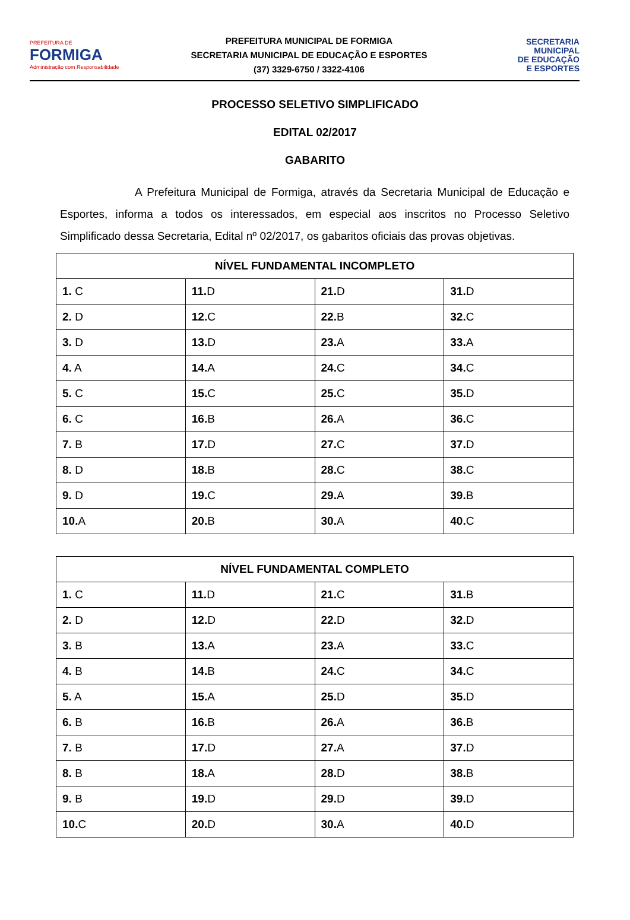PREFEITURA DE
FORMIGA
Administração com Responsabilidade
PREFEITURA MUNICIPAL DE FORMIGA
SECRETARIA MUNICIPAL DE EDUCAÇÃO E ESPORTES
(37) 3329-6750 / 3322-4106
SECRETARIA
MUNICIPAL
DE EDUCAÇÃO
E ESPORTES
PROCESSO SELETIVO SIMPLIFICADO
EDITAL 02/2017
GABARITO
A Prefeitura Municipal de Formiga, através da Secretaria Municipal de Educação e Esportes, informa a todos os interessados, em especial aos inscritos no Processo Seletivo Simplificado dessa Secretaria, Edital nº 02/2017, os gabaritos oficiais das provas objetivas.
| NÍVEL FUNDAMENTAL INCOMPLETO | | | |
| --- | --- | --- | --- |
| 1. C | 11. D | 21. D | 31. D |
| 2. D | 12. C | 22. B | 32. C |
| 3. D | 13. D | 23. A | 33. A |
| 4. A | 14. A | 24. C | 34. C |
| 5. C | 15. C | 25. C | 35. D |
| 6. C | 16. B | 26. A | 36. C |
| 7. B | 17. D | 27. C | 37. D |
| 8. D | 18. B | 28. C | 38. C |
| 9. D | 19. C | 29. A | 39. B |
| 10. A | 20. B | 30. A | 40. C |
| NÍVEL FUNDAMENTAL COMPLETO | | | |
| --- | --- | --- | --- |
| 1. C | 11. D | 21. C | 31. B |
| 2. D | 12. D | 22. D | 32. D |
| 3. B | 13. A | 23. A | 33. C |
| 4. B | 14. B | 24. C | 34. C |
| 5. A | 15. A | 25. D | 35. D |
| 6. B | 16. B | 26. A | 36. B |
| 7. B | 17. D | 27. A | 37. D |
| 8. B | 18. A | 28. D | 38. B |
| 9. B | 19. D | 29. D | 39. D |
| 10. C | 20. D | 30. A | 40. D |